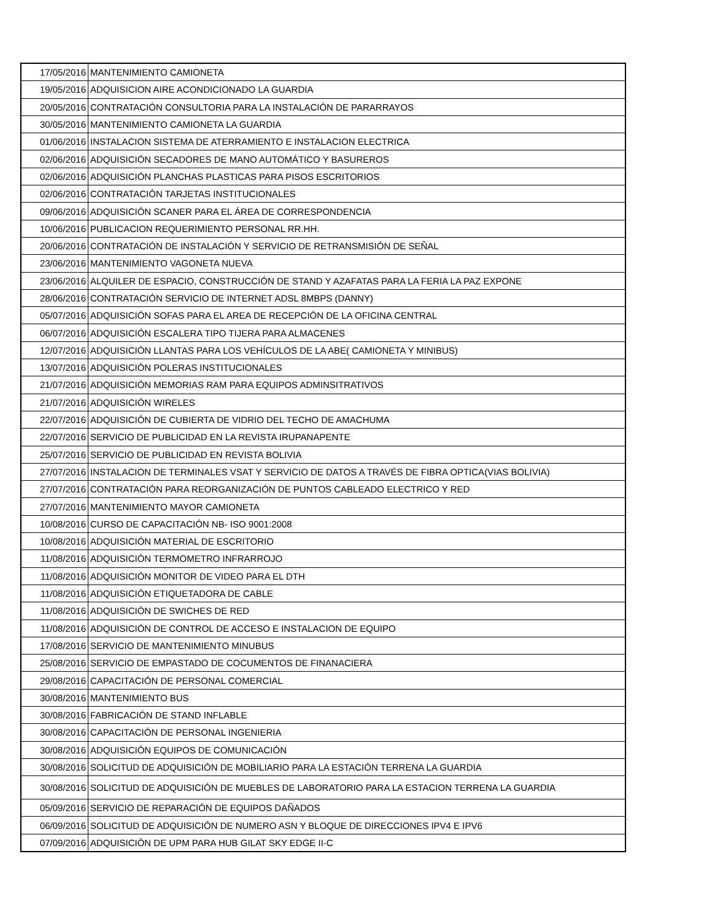| 17/05/2016 | MANTENIMIENTO CAMIONETA |
| 19/05/2016 | ADQUISICION AIRE ACONDICIONADO LA GUARDIA |
| 20/05/2016 | CONTRATACIÓN CONSULTORIA PARA LA INSTALACIÓN DE PARARRAYOS |
| 30/05/2016 | MANTENIMIENTO CAMIONETA LA GUARDIA |
| 01/06/2016 | INSTALACION SISTEMA DE ATERRAMIENTO E INSTALACION ELECTRICA |
| 02/06/2016 | ADQUISICIÓN SECADORES DE MANO AUTOMÁTICO Y BASUREROS |
| 02/06/2016 | ADQUISICIÓN PLANCHAS PLASTICAS PARA PISOS ESCRITORIOS |
| 02/06/2016 | CONTRATACIÓN TARJETAS INSTITUCIONALES |
| 09/06/2016 | ADQUISICIÓN SCANER PARA EL ÁREA DE CORRESPONDENCIA |
| 10/06/2016 | PUBLICACION REQUERIMIENTO PERSONAL RR.HH. |
| 20/06/2016 | CONTRATACIÓN DE INSTALACIÓN Y SERVICIO DE RETRANSMISIÓN DE SEÑAL |
| 23/06/2016 | MANTENIMIENTO VAGONETA NUEVA |
| 23/06/2016 | ALQUILER DE ESPACIO, CONSTRUCCIÓN DE STAND Y AZAFATAS PARA LA FERIA LA PAZ EXPONE |
| 28/06/2016 | CONTRATACIÓN SERVICIO DE INTERNET ADSL 8MBPS (DANNY) |
| 05/07/2016 | ADQUISICIÓN SOFAS PARA EL AREA DE RECEPCIÓN DE LA OFICINA CENTRAL |
| 06/07/2016 | ADQUISICIÓN ESCALERA TIPO TIJERA PARA ALMACENES |
| 12/07/2016 | ADQUISICIÓN LLANTAS PARA LOS VEHÍCULOS DE LA ABE( CAMIONETA Y MINIBUS) |
| 13/07/2016 | ADQUISICIÓN POLERAS INSTITUCIONALES |
| 21/07/2016 | ADQUISICIÓN MEMORIAS RAM PARA EQUIPOS ADMINSITRATIVOS |
| 21/07/2016 | ADQUISICIÓN WIRELES |
| 22/07/2016 | ADQUISICIÓN DE CUBIERTA DE VIDRIO DEL TECHO DE AMACHUMA |
| 22/07/2016 | SERVICIO DE PUBLICIDAD EN LA REVISTA IRUPANAPENTE |
| 25/07/2016 | SERVICIO DE PUBLICIDAD EN REVISTA BOLIVIA |
| 27/07/2016 | INSTALACION DE TERMINALES VSAT Y SERVICIO DE DATOS A TRAVÉS DE FIBRA OPTICA(VIAS BOLIVIA) |
| 27/07/2016 | CONTRATACIÓN PARA REORGANIZACIÓN DE PUNTOS CABLEADO ELECTRICO Y RED |
| 27/07/2016 | MANTENIMIENTO MAYOR CAMIONETA |
| 10/08/2016 | CURSO DE CAPACITACIÓN NB- ISO 9001:2008 |
| 10/08/2016 | ADQUISICIÓN MATERIAL DE ESCRITORIO |
| 11/08/2016 | ADQUISICIÓN TERMOMETRO INFRARROJO |
| 11/08/2016 | ADQUISICIÓN MONITOR DE VIDEO PARA EL DTH |
| 11/08/2016 | ADQUISICIÓN ETIQUETADORA DE CABLE |
| 11/08/2016 | ADQUISICIÓN DE SWICHES DE RED |
| 11/08/2016 | ADQUISICIÓN DE CONTROL DE ACCESO E INSTALACION DE EQUIPO |
| 17/08/2016 | SERVICIO DE MANTENIMIENTO MINUBUS |
| 25/08/2016 | SERVICIO DE EMPASTADO DE COCUMENTOS DE FINANACIERA |
| 29/08/2016 | CAPACITACIÓN DE PERSONAL COMERCIAL |
| 30/08/2016 | MANTENIMIENTO BUS |
| 30/08/2016 | FABRICACIÓN DE STAND INFLABLE |
| 30/08/2016 | CAPACITACIÓN DE PERSONAL INGENIERIA |
| 30/08/2016 | ADQUISICIÓN EQUIPOS DE COMUNICACIÓN |
| 30/08/2016 | SOLICITUD DE ADQUISICIÓN DE MOBILIARIO PARA LA ESTACIÓN TERRENA LA GUARDIA |
| 30/08/2016 | SOLICITUD DE ADQUISICIÓN DE MUEBLES DE LABORATORIO PARA LA ESTACION TERRENA LA GUARDIA |
| 05/09/2016 | SERVICIO DE REPARACIÓN DE EQUIPOS DAÑADOS |
| 06/09/2016 | SOLICITUD DE ADQUISICIÓN DE NUMERO ASN Y BLOQUE DE DIRECCIONES IPV4 E IPV6 |
| 07/09/2016 | ADQUISICIÓN DE UPM PARA HUB GILAT SKY EDGE II-C |